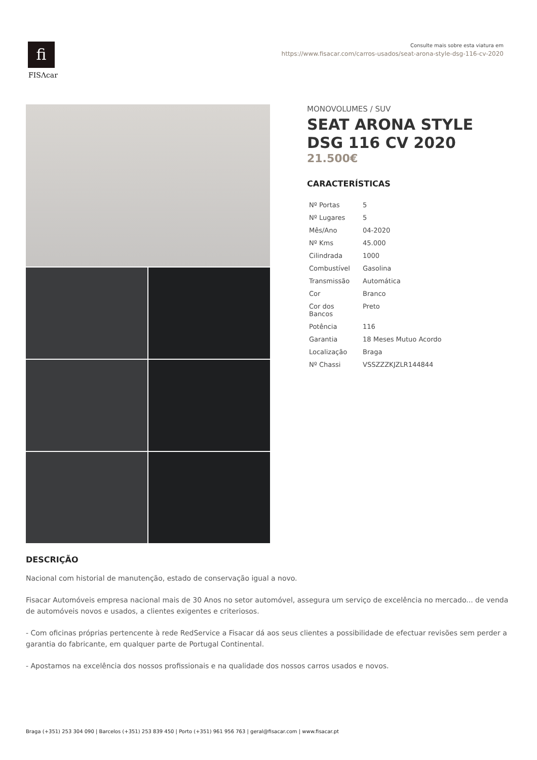fi
FISΛcar
Consulte mais sobre esta viatura em
https://www.fisacar.com/carros-usados/seat-arona-style-dsg-116-cv-2020
MONOVOLUMES / SUV
SEAT ARONA STYLE DSG 116 CV 2020
21.500€
CARACTERÍSTICAS
| Nº Portas | 5 |
| Nº Lugares | 5 |
| Mês/Ano | 04-2020 |
| Nº Kms | 45.000 |
| Cilindrada | 1000 |
| Combustível | Gasolina |
| Transmissão | Automática |
| Cor | Branco |
| Cor dos Bancos | Preto |
| Potência | 116 |
| Garantia | 18 Meses Mutuo Acordo |
| Localização | Braga |
| Nº Chassi | VSSZZZKJZLR144844 |
DESCRIÇÃO
Nacional com historial de manutenção, estado de conservação igual a novo.
Fisacar Automóveis empresa nacional mais de 30 Anos no setor automóvel, assegura um serviço de excelência no mercado... de venda de automóveis novos e usados, a clientes exigentes e criteriosos.
- Com oficinas próprias pertencente à rede RedService a Fisacar dá aos seus clientes a possibilidade de efectuar revisões sem perder a garantia do fabricante, em qualquer parte de Portugal Continental.
- Apostamos na excelência dos nossos profissionais e na qualidade dos nossos carros usados e novos.
Braga (+351) 253 304 090 | Barcelos (+351) 253 839 450 | Porto (+351) 961 956 763 | geral@fisacar.com | www.fisacar.pt